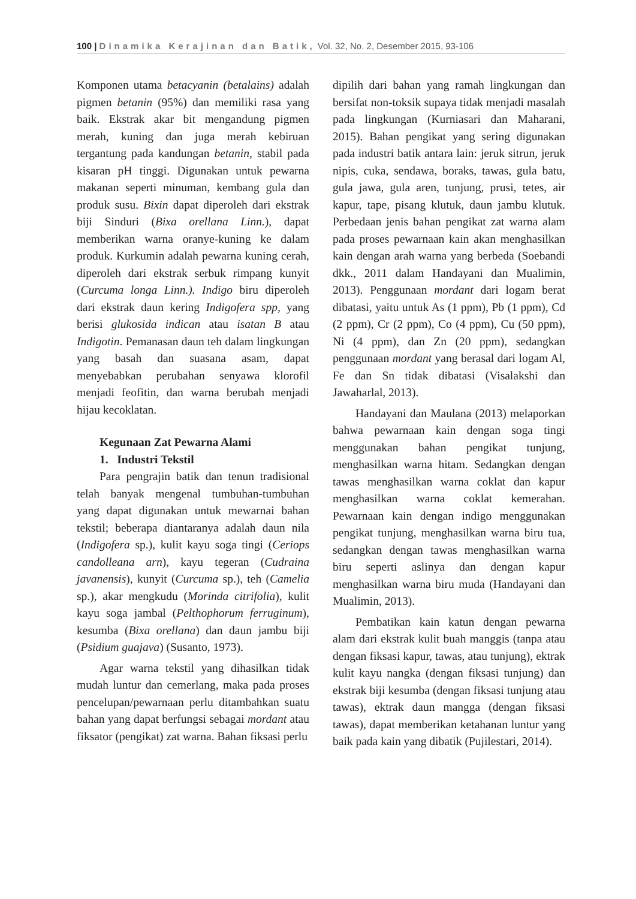100 | Dinamika Kerajinan dan Batik, Vol. 32, No. 2, Desember 2015, 93-106
Komponen utama betacyanin (betalains) adalah pigmen betanin (95%) dan memiliki rasa yang baik. Ekstrak akar bit mengandung pigmen merah, kuning dan juga merah kebiruan tergantung pada kandungan betanin, stabil pada kisaran pH tinggi. Digunakan untuk pewarna makanan seperti minuman, kembang gula dan produk susu. Bixin dapat diperoleh dari ekstrak biji Sinduri (Bixa orellana Linn.), dapat memberikan warna oranye-kuning ke dalam produk. Kurkumin adalah pewarna kuning cerah, diperoleh dari ekstrak serbuk rimpang kunyit (Curcuma longa Linn.). Indigo biru diperoleh dari ekstrak daun kering Indigofera spp, yang berisi glukosida indican atau isatan B atau Indigotin. Pemanasan daun teh dalam lingkungan yang basah dan suasana asam, dapat menyebabkan perubahan senyawa klorofil menjadi feofitin, dan warna berubah menjadi hijau kecoklatan.
Kegunaan Zat Pewarna Alami
1. Industri Tekstil
Para pengrajin batik dan tenun tradisional telah banyak mengenal tumbuhan-tumbuhan yang dapat digunakan untuk mewarnai bahan tekstil; beberapa diantaranya adalah daun nila (Indigofera sp.), kulit kayu soga tingi (Ceriops candolleana arn), kayu tegeran (Cudraina javanensis), kunyit (Curcuma sp.), teh (Camelia sp.), akar mengkudu (Morinda citrifolia), kulit kayu soga jambal (Pelthophorum ferruginum), kesumba (Bixa orellana) dan daun jambu biji (Psidium guajava) (Susanto, 1973).
Agar warna tekstil yang dihasilkan tidak mudah luntur dan cemerlang, maka pada proses pencelupan/pewarnaan perlu ditambahkan suatu bahan yang dapat berfungsi sebagai mordant atau fiksator (pengikat) zat warna. Bahan fiksasi perlu
dipilih dari bahan yang ramah lingkungan dan bersifat non-toksik supaya tidak menjadi masalah pada lingkungan (Kurniasari dan Maharani, 2015). Bahan pengikat yang sering digunakan pada industri batik antara lain: jeruk sitrun, jeruk nipis, cuka, sendawa, boraks, tawas, gula batu, gula jawa, gula aren, tunjung, prusi, tetes, air kapur, tape, pisang klutuk, daun jambu klutuk. Perbedaan jenis bahan pengikat zat warna alam pada proses pewarnaan kain akan menghasilkan kain dengan arah warna yang berbeda (Soebandi dkk., 2011 dalam Handayani dan Mualimin, 2013). Penggunaan mordant dari logam berat dibatasi, yaitu untuk As (1 ppm), Pb (1 ppm), Cd (2 ppm), Cr (2 ppm), Co (4 ppm), Cu (50 ppm), Ni (4 ppm), dan Zn (20 ppm), sedangkan penggunaan mordant yang berasal dari logam Al, Fe dan Sn tidak dibatasi (Visalakshi dan Jawaharlal, 2013).
Handayani dan Maulana (2013) melaporkan bahwa pewarnaan kain dengan soga tingi menggunakan bahan pengikat tunjung, menghasilkan warna hitam. Sedangkan dengan tawas menghasilkan warna coklat dan kapur menghasilkan warna coklat kemerahan. Pewarnaan kain dengan indigo menggunakan pengikat tunjung, menghasilkan warna biru tua, sedangkan dengan tawas menghasilkan warna biru seperti aslinya dan dengan kapur menghasilkan warna biru muda (Handayani dan Mualimin, 2013).
Pembatikan kain katun dengan pewarna alam dari ekstrak kulit buah manggis (tanpa atau dengan fiksasi kapur, tawas, atau tunjung), ektrak kulit kayu nangka (dengan fiksasi tunjung) dan ekstrak biji kesumba (dengan fiksasi tunjung atau tawas), ektrak daun mangga (dengan fiksasi tawas), dapat memberikan ketahanan luntur yang baik pada kain yang dibatik (Pujilestari, 2014).